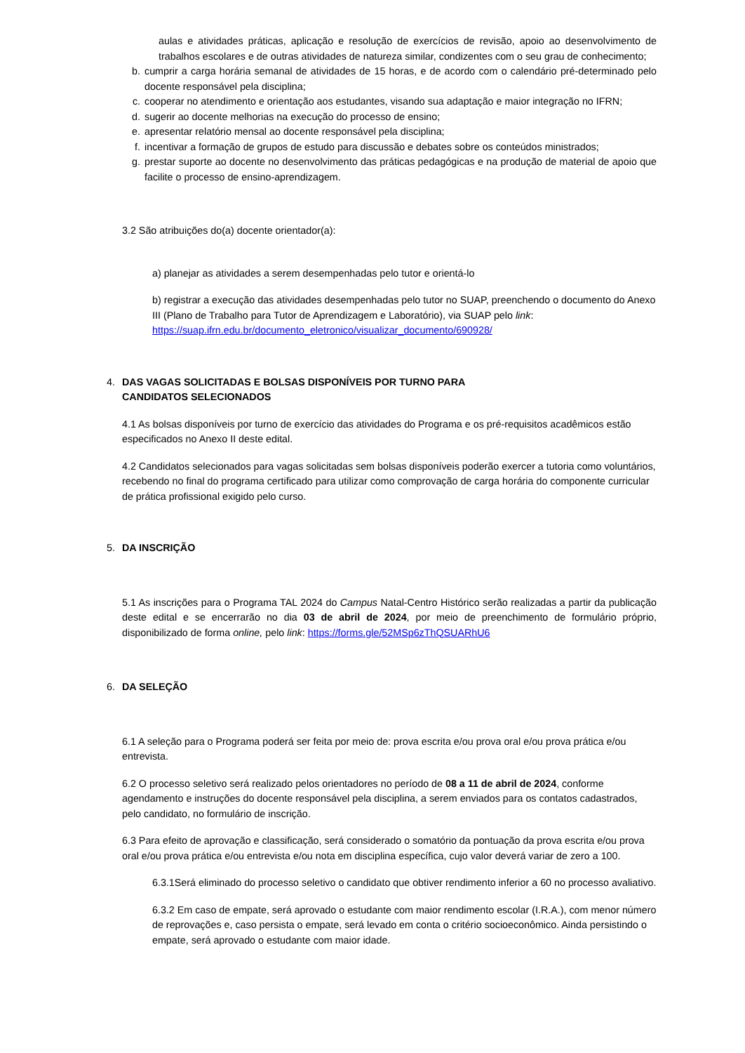aulas e atividades práticas, aplicação e resolução de exercícios de revisão, apoio ao desenvolvimento de trabalhos escolares e de outras atividades de natureza similar, condizentes com o seu grau de conhecimento;
b. cumprir a carga horária semanal de atividades de 15 horas, e de acordo com o calendário pré-determinado pelo docente responsável pela disciplina;
c. cooperar no atendimento e orientação aos estudantes, visando sua adaptação e maior integração no IFRN;
d. sugerir ao docente melhorias na execução do processo de ensino;
e. apresentar relatório mensal ao docente responsável pela disciplina;
f. incentivar a formação de grupos de estudo para discussão e debates sobre os conteúdos ministrados;
g. prestar suporte ao docente no desenvolvimento das práticas pedagógicas e na produção de material de apoio que facilite o processo de ensino-aprendizagem.
3.2 São atribuições do(a) docente orientador(a):
a) planejar as atividades a serem desempenhadas pelo tutor e orientá-lo
b) registrar a execução das atividades desempenhadas pelo tutor no SUAP, preenchendo o documento do Anexo III (Plano de Trabalho para Tutor de Aprendizagem e Laboratório), via SUAP pelo link: https://suap.ifrn.edu.br/documento_eletronico/visualizar_documento/690928/
4. DAS VAGAS SOLICITADAS E BOLSAS DISPONÍVEIS POR TURNO PARA CANDIDATOS SELECIONADOS
4.1 As bolsas disponíveis por turno de exercício das atividades do Programa e os pré-requisitos acadêmicos estão especificados no Anexo II deste edital.
4.2 Candidatos selecionados para vagas solicitadas sem bolsas disponíveis poderão exercer a tutoria como voluntários, recebendo no final do programa certificado para utilizar como comprovação de carga horária do componente curricular de prática profissional exigido pelo curso.
5. DA INSCRIÇÃO
5.1 As inscrições para o Programa TAL 2024 do Campus Natal-Centro Histórico serão realizadas a partir da publicação deste edital e se encerrarão no dia 03 de abril de 2024, por meio de preenchimento de formulário próprio, disponibilizado de forma online, pelo link: https://forms.gle/52MSp6zThQSUARhU6
6. DA SELEÇÃO
6.1 A seleção para o Programa poderá ser feita por meio de: prova escrita e/ou prova oral e/ou prova prática e/ou entrevista.
6.2 O processo seletivo será realizado pelos orientadores no período de 08 a 11 de abril de 2024, conforme agendamento e instruções do docente responsável pela disciplina, a serem enviados para os contatos cadastrados, pelo candidato, no formulário de inscrição.
6.3 Para efeito de aprovação e classificação, será considerado o somatório da pontuação da prova escrita e/ou prova oral e/ou prova prática e/ou entrevista e/ou nota em disciplina específica, cujo valor deverá variar de zero a 100.
6.3.1Será eliminado do processo seletivo o candidato que obtiver rendimento inferior a 60 no processo avaliativo.
6.3.2 Em caso de empate, será aprovado o estudante com maior rendimento escolar (I.R.A.), com menor número de reprovações e, caso persista o empate, será levado em conta o critério socioeconômico. Ainda persistindo o empate, será aprovado o estudante com maior idade.